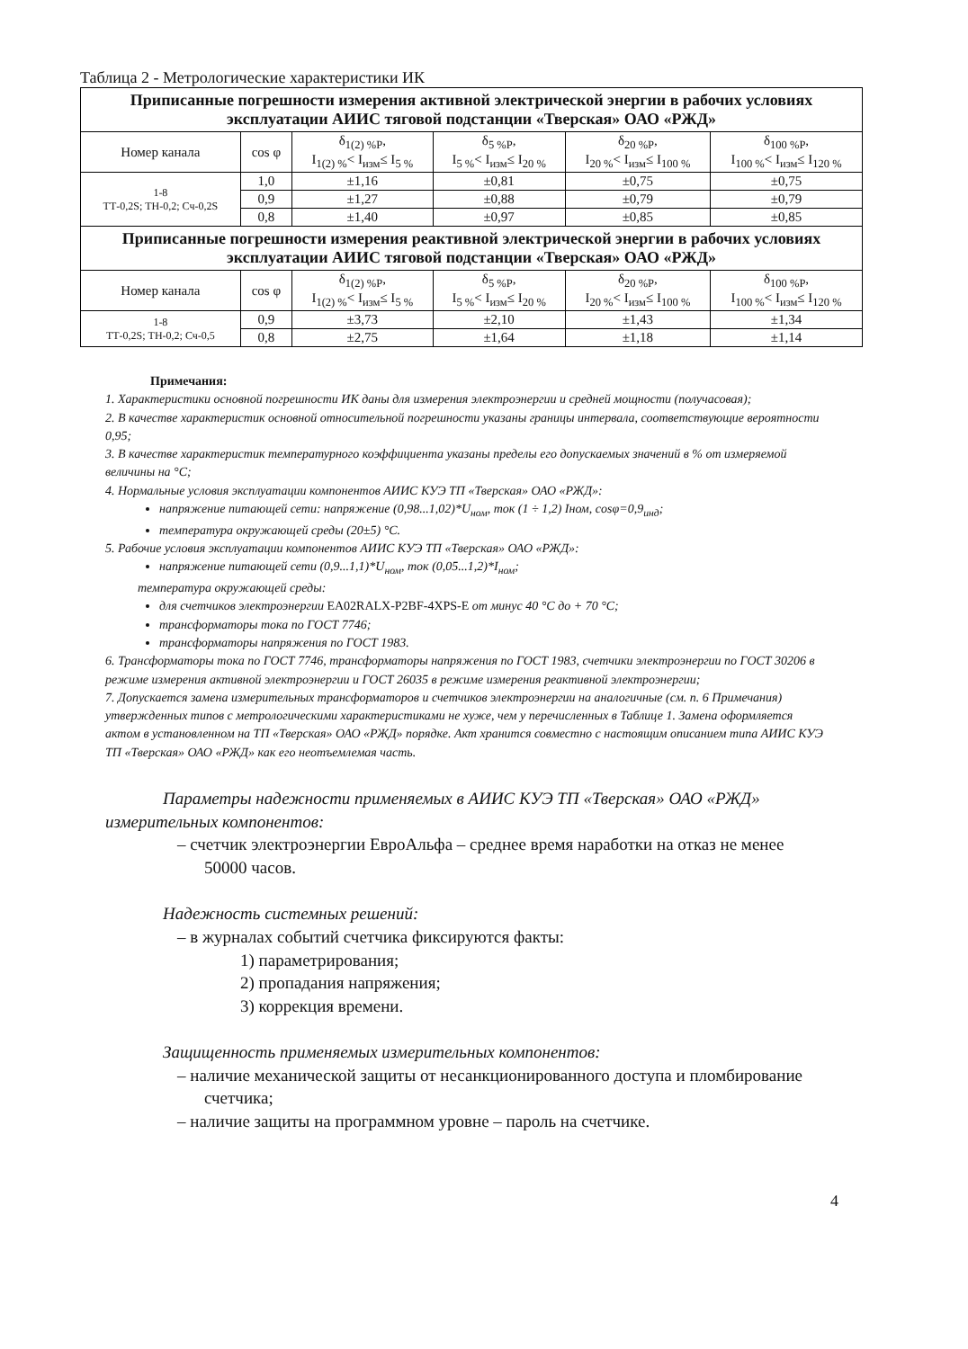Таблица 2 - Метрологические характеристики ИК
| Приписанные погрешности измерения активной электрической энергии в рабочих условиях эксплуатации АИИС тяговой подстанции «Тверская» ОАО «РЖД» | | | | | |
| --- | --- | --- | --- | --- | --- |
| Номер канала | cos φ | δ<sub>1(2) %P</sub>, I<sub>1(2) %</sub>< I<sub>изм</sub>≤ I<sub>5 %</sub> | δ<sub>5 %P</sub>, I<sub>5 %</sub>< I<sub>изм</sub>≤ I<sub>20 %</sub> | δ<sub>20 %P</sub>, I<sub>20 %</sub>< I<sub>изм</sub>≤ I<sub>100 %</sub> | δ<sub>100 %P</sub>, I<sub>100 %</sub>< I<sub>изм</sub>≤ I<sub>120 %</sub> |
| 1-8 ТТ-0,2S; ТН-0,2; Сч-0,2S | 1,0 | ±1,16 | ±0,81 | ±0,75 | ±0,75 |
| | 0,9 | ±1,27 | ±0,88 | ±0,79 | ±0,79 |
| | 0,8 | ±1,40 | ±0,97 | ±0,85 | ±0,85 |
| Приписанные погрешности измерения реактивной электрической энергии в рабочих условиях эксплуатации АИИС тяговой подстанции «Тверская» ОАО «РЖД» | | | | | |
| Номер канала | cos φ | δ<sub>1(2) %P</sub>, I<sub>1(2) %</sub>< I<sub>изм</sub>≤ I<sub>5 %</sub> | δ<sub>5 %P</sub>, I<sub>5 %</sub>< I<sub>изм</sub>≤ I<sub>20 %</sub> | δ<sub>20 %P</sub>, I<sub>20 %</sub>< I<sub>изм</sub>≤ I<sub>100 %</sub> | δ<sub>100 %P</sub>, I<sub>100 %</sub>< I<sub>изм</sub>≤ I<sub>120 %</sub> |
| 1-8 ТТ-0,2S; ТН-0,2; Сч-0,5 | 0,9 | ±3,73 | ±2,10 | ±1,43 | ±1,34 |
| | 0,8 | ±2,75 | ±1,64 | ±1,18 | ±1,14 |
Примечания:
1. Характеристики основной погрешности ИК даны для измерения электроэнергии и средней мощности (получасовая);
2. В качестве характеристик основной относительной погрешности указаны границы интервала, соответствующие вероятности 0,95;
3. В качестве характеристик температурного коэффициента указаны пределы его допускаемых значений в % от измеряемой величины на °С;
4. Нормальные условия эксплуатации компонентов АИИС КУЭ ТП «Тверская» ОАО «РЖД»:
напряжение питающей сети: напряжение (0,98...1,02)*U<sub>ном</sub>, ток (1 ÷ 1,2) Iном, cosφ=0,9<sub>инд</sub>;
температура окружающей среды (20±5) °С.
5. Рабочие условия эксплуатации компонентов АИИС КУЭ ТП «Тверская» ОАО «РЖД»:
напряжение питающей сети (0,9...1,1)*U<sub>ном</sub>, ток (0,05...1,2)*I<sub>ном</sub>;
температура окружающей среды:
для счетчиков электроэнергии EA02RALX-P2BF-4XPS-E от минус 40 °С до + 70 °С;
трансформаторы тока по ГОСТ 7746;
трансформаторы напряжения по ГОСТ 1983.
6. Трансформаторы тока по ГОСТ 7746, трансформаторы напряжения по ГОСТ 1983, счетчики электроэнергии по ГОСТ 30206 в режиме измерения активной электроэнергии и ГОСТ 26035 в режиме измерения реактивной электроэнергии;
7. Допускается замена измерительных трансформаторов и счетчиков электроэнергии на аналогичные (см. п. 6 Примечания) утвержденных типов с метрологическими характеристиками не хуже, чем у перечисленных в Таблице 1. Замена оформляется актом в установленном на ТП «Тверская» ОАО «РЖД» порядке. Акт хранится совместно с настоящим описанием типа АИИС КУЭ ТП «Тверская» ОАО «РЖД» как его неотъемлемая часть.
Параметры надежности применяемых в АИИС КУЭ ТП «Тверская» ОАО «РЖД» измерительных компонентов:
– счетчик электроэнергии ЕвроАльфа – среднее время наработки на отказ не менее 50000 часов.
Надежность системных решений:
– в журналах событий счетчика фиксируются факты:
1) параметрирования;
2) пропадания напряжения;
3) коррекция времени.
Защищенность применяемых измерительных компонентов:
– наличие механической защиты от несанкционированного доступа и пломбирование счетчика;
– наличие защиты на программном уровне – пароль на счетчике.
4